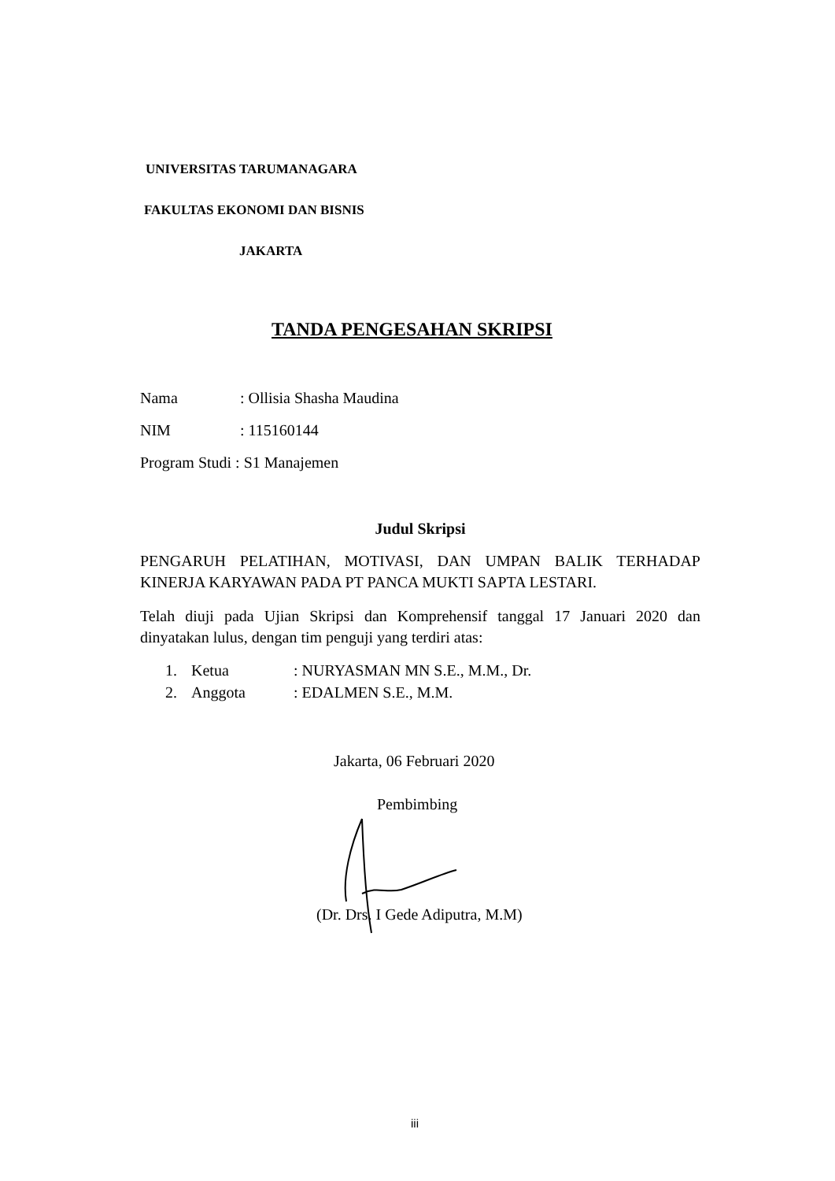UNIVERSITAS TARUMANAGARA
FAKULTAS EKONOMI DAN BISNIS
JAKARTA
TANDA PENGESAHAN SKRIPSI
Nama: Ollisia Shasha Maudina
NIM: 115160144
Program Studi : S1 Manajemen
Judul Skripsi
PENGARUH PELATIHAN, MOTIVASI, DAN UMPAN BALIK TERHADAP KINERJA KARYAWAN PADA PT PANCA MUKTI SAPTA LESTARI.
Telah diuji pada Ujian Skripsi dan Komprehensif tanggal 17 Januari 2020 dan dinyatakan lulus, dengan tim penguji yang terdiri atas:
1. Ketua: NURYASMAN MN S.E., M.M., Dr.
2. Anggota: EDALMEN S.E., M.M.
Jakarta, 06 Februari 2020
Pembimbing
(Dr. Drs. I Gede Adiputra, M.M)
iii